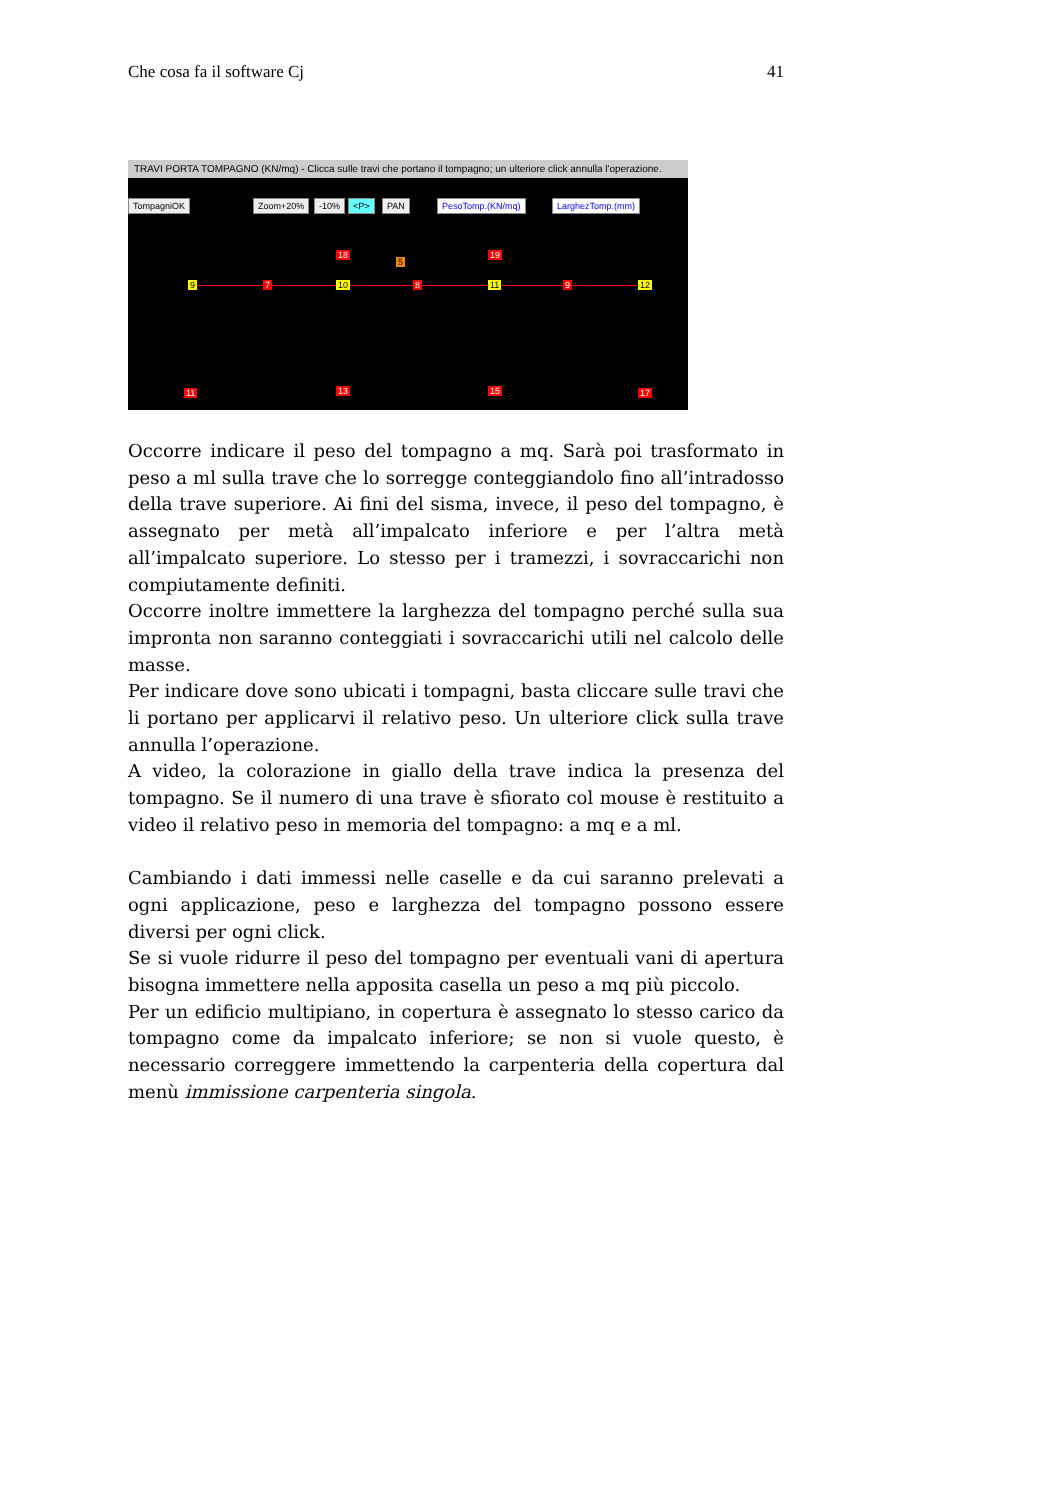Che cosa fa il software Cj 41
TRAVI PORTA TOMPAGNO (KN/mq) - Clicca sulle travi che portano il tompagno; un ulteriore click annulla l'operazione.
TompagniOK Zoom+20% -10% <P> PAN PesoTomp.(KN/mq) LarghezTomp.(mm)
18
5
19
9 7 10 8 11 9 12
11 13 15 17
Occorre indicare il peso del tompagno a mq. Sarà poi trasformato in peso a ml sulla trave che lo sorregge conteggiandolo fino all’intradosso della trave superiore. Ai fini del sisma, invece, il peso del tompagno, è assegnato per metà all’impalcato inferiore e per l’altra metà all’impalcato superiore. Lo stesso per i tramezzi, i sovraccarichi non compiutamente definiti.
Occorre inoltre immettere la larghezza del tompagno perché sulla sua impronta non saranno conteggiati i sovraccarichi utili nel calcolo delle masse.
Per indicare dove sono ubicati i tompagni, basta cliccare sulle travi che li portano per applicarvi il relativo peso. Un ulteriore click sulla trave annulla l’operazione.
A video, la colorazione in giallo della trave indica la presenza del tompagno. Se il numero di una trave è sfiorato col mouse è restituito a video il relativo peso in memoria del tompagno: a mq e a ml.
Cambiando i dati immessi nelle caselle e da cui saranno prelevati a ogni applicazione, peso e larghezza del tompagno possono essere diversi per ogni click.
Se si vuole ridurre il peso del tompagno per eventuali vani di apertura bisogna immettere nella apposita casella un peso a mq più piccolo.
Per un edificio multipiano, in copertura è assegnato lo stesso carico da tompagno come da impalcato inferiore; se non si vuole questo, è necessario correggere immettendo la carpenteria della copertura dal menù immissione carpenteria singola.